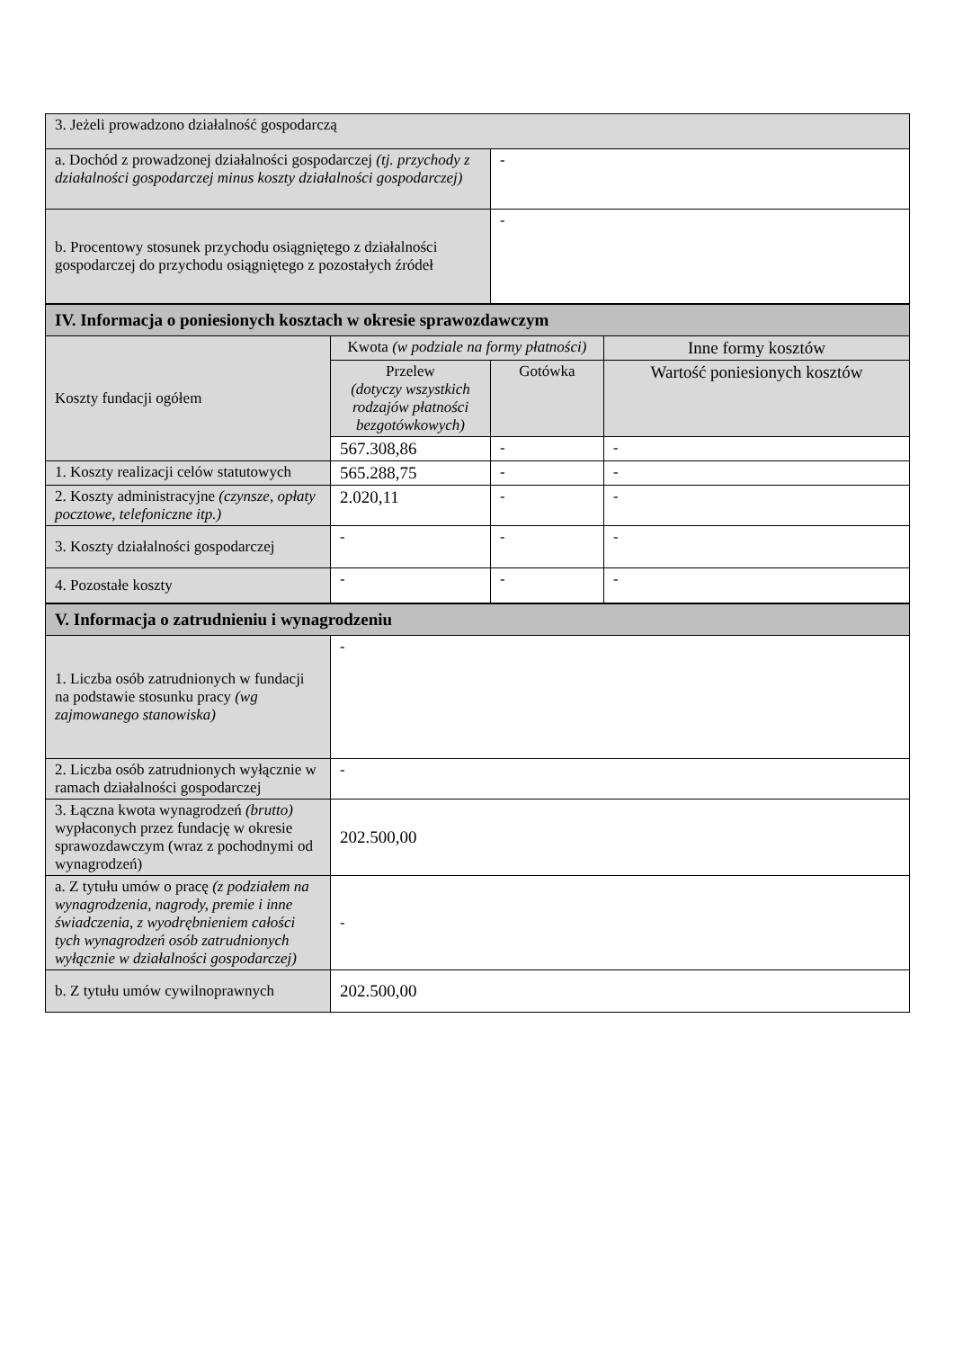| 3. Jeżeli prowadzono działalność gospodarczą | |
| a. Dochód z prowadzonej działalności gospodarczej (tj. przychody z działalności gospodarczej minus koszty działalności gospodarczej) | - |
| b. Procentowy stosunek przychodu osiągniętego z działalności gospodarczej do przychodu osiągniętego z pozostałych źródeł | - |
| IV. Informacja o poniesionych kosztach w okresie sprawozdawczym | | | |
| Koszty fundacji ogółem | Kwota (w podziale na formy płatności) | | Inne formy kosztów |
| | Przelew (dotyczy wszystkich rodzajów płatności bezgotówkowych) | Gotówka | Wartość poniesionych kosztów |
| | 567.308,86 | - | - |
| 1. Koszty realizacji celów statutowych | 565.288,75 | - | - |
| 2. Koszty administracyjne (czynsze, opłaty pocztowe, telefoniczne itp.) | 2.020,11 | - | - |
| 3. Koszty działalności gospodarczej | - | - | - |
| 4. Pozostałe koszty | - | - | - |
| V. Informacja o zatrudnieniu i wynagrodzeniu | |
| 1. Liczba osób zatrudnionych w fundacji na podstawie stosunku pracy (wg zajmowanego stanowiska) | - |
| 2. Liczba osób zatrudnionych wyłącznie w ramach działalności gospodarczej | - |
| 3. Łączna kwota wynagrodzeń (brutto) wypłaconych przez fundację w okresie sprawozdawczym (wraz z pochodnymi od wynagrodzeń) | 202.500,00 |
| a. Z tytułu umów o pracę (z podziałem na wynagrodzenia, nagrody, premie i inne świadczenia, z wyodrębnieniem całości tych wynagrodzeń osób zatrudnionych wyłącznie w działalności gospodarczej) | - |
| b. Z tytułu umów cywilnoprawnych | 202.500,00 |